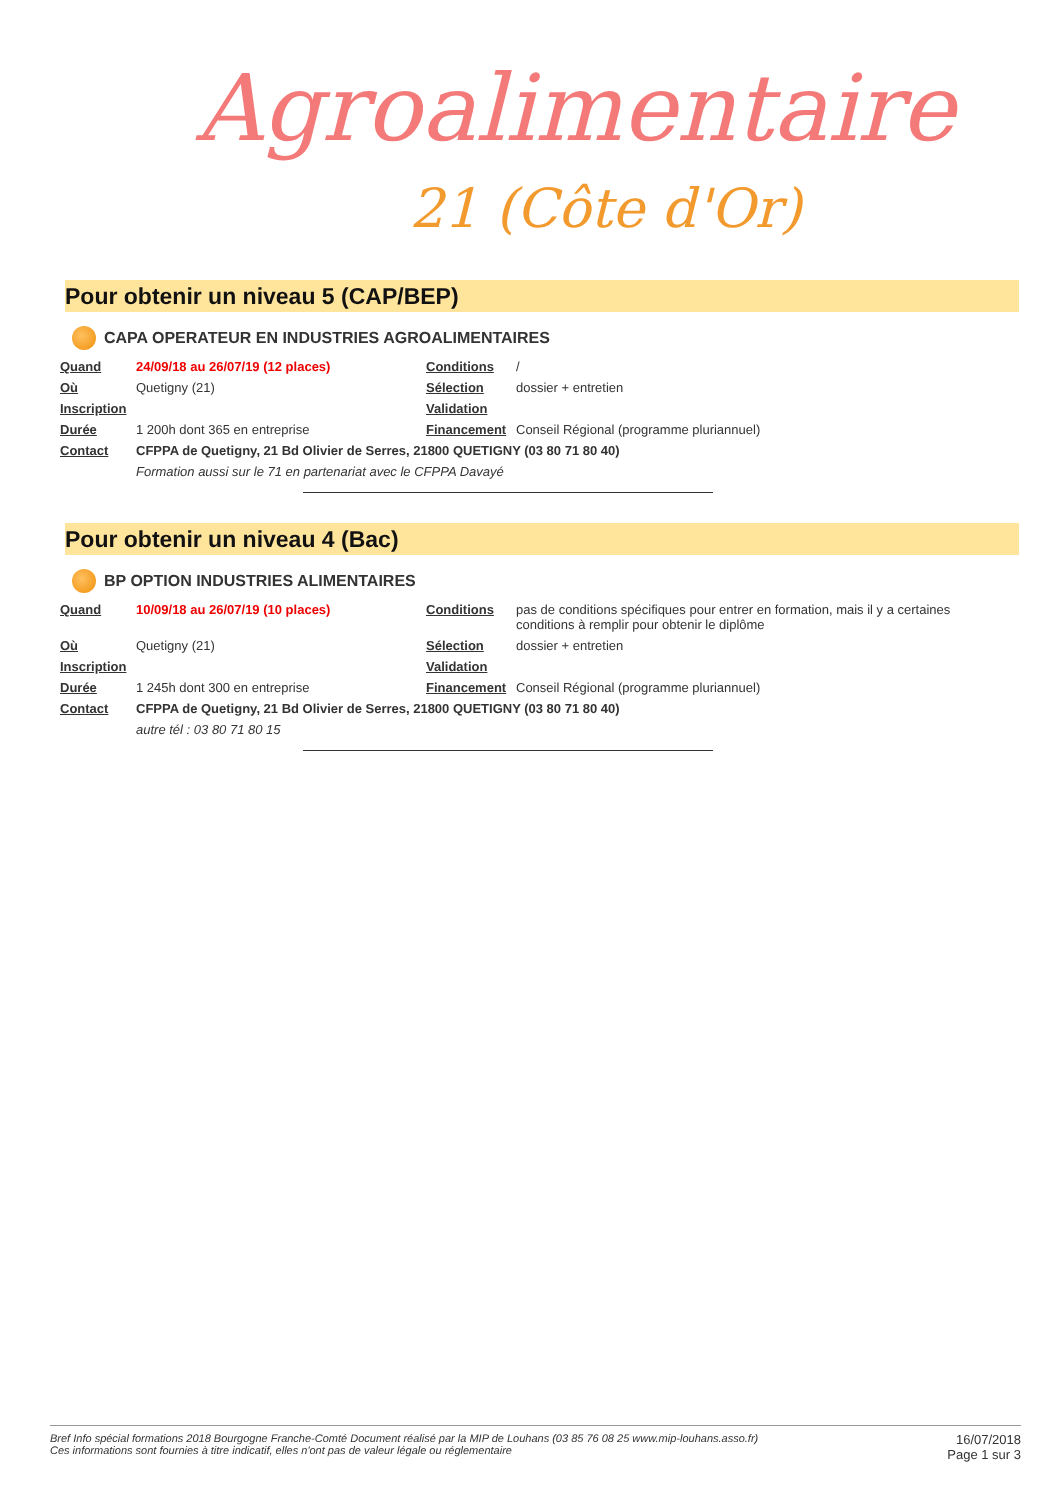Agroalimentaire
21 (Côte d'Or)
Pour obtenir un niveau 5 (CAP/BEP)
CAPA OPERATEUR EN INDUSTRIES AGROALIMENTAIRES
| Quand | 24/09/18 au 26/07/19 (12 places) | Conditions | / |
| Où | Quetigny (21) | Sélection | dossier + entretien |
| Inscription | | Validation | |
| Durée | 1 200h dont 365 en entreprise | Financement | Conseil Régional (programme pluriannuel) |
| Contact | CFPPA de Quetigny, 21 Bd Olivier de Serres, 21800 QUETIGNY (03 80 71 80 40) | | |
| | Formation aussi sur le 71 en partenariat avec le CFPPA Davayé | | |
Pour obtenir un niveau 4 (Bac)
BP OPTION INDUSTRIES ALIMENTAIRES
| Quand | 10/09/18 au 26/07/19 (10 places) | Conditions | pas de conditions spécifiques pour entrer en formation, mais il y a certaines conditions à remplir pour obtenir le diplôme |
| Où | Quetigny (21) | Sélection | dossier + entretien |
| Inscription | | Validation | |
| Durée | 1 245h dont 300 en entreprise | Financement | Conseil Régional (programme pluriannuel) |
| Contact | CFPPA de Quetigny, 21 Bd Olivier de Serres, 21800 QUETIGNY (03 80 71 80 40) | | |
| | autre tél : 03 80 71 80 15 | | |
Bref Info spécial formations 2018 Bourgogne Franche-Comté Document réalisé par la MIP de Louhans (03 85 76 08 25 www.mip-louhans.asso.fr)
Ces informations sont fournies à titre indicatif, elles n'ont pas de valeur légale ou réglementaire
16/07/2018
Page 1 sur 3